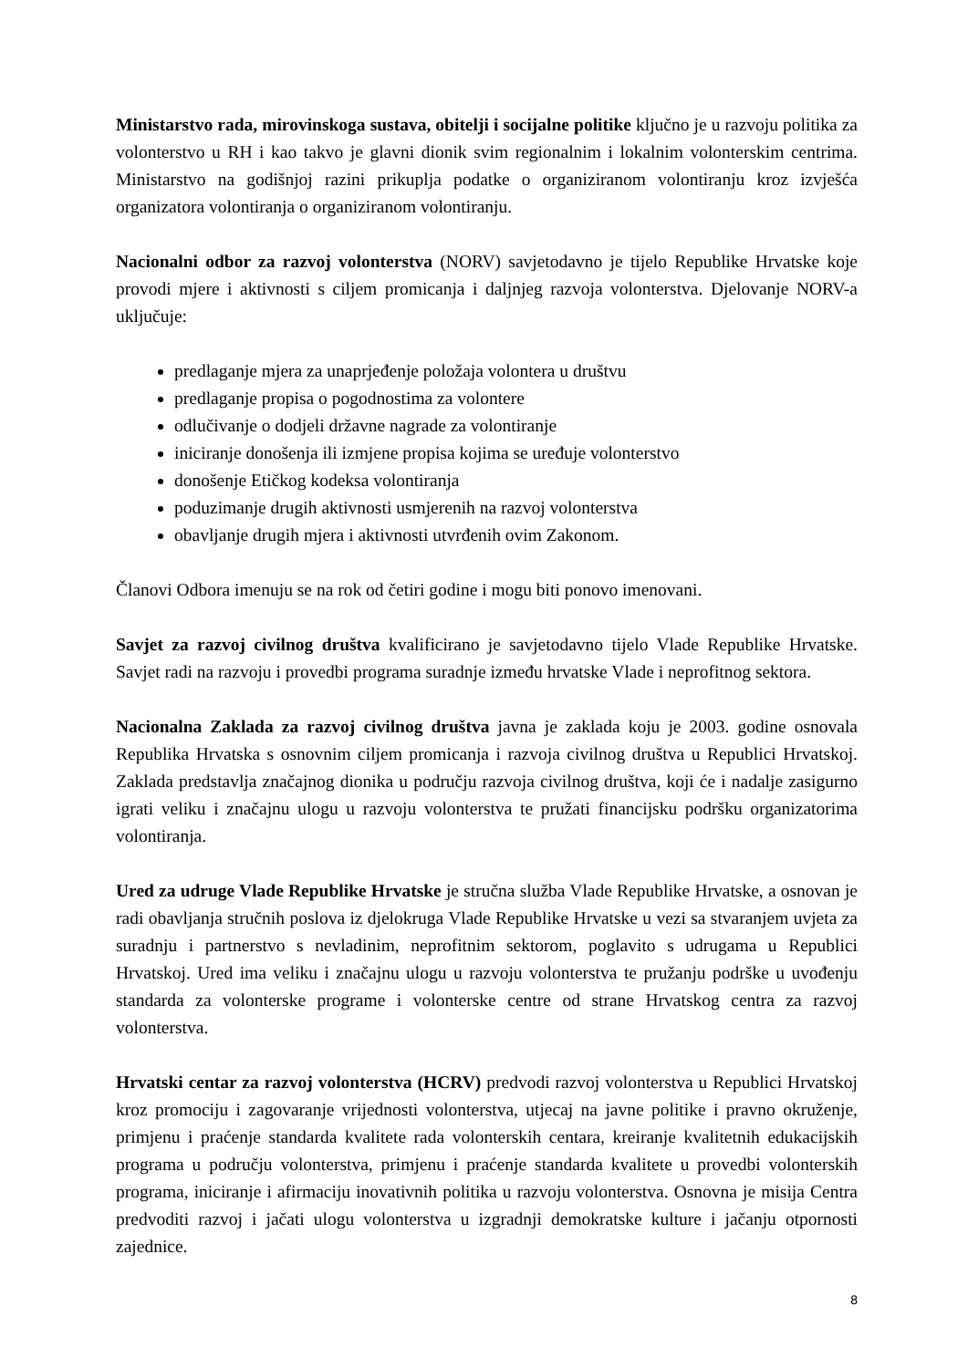Ministarstvo rada, mirovinskoga sustava, obitelji i socijalne politike ključno je u razvoju politika za volonterstvo u RH i kao takvo je glavni dionik svim regionalnim i lokalnim volonterskim centrima. Ministarstvo na godišnjoj razini prikuplja podatke o organiziranom volontiranju kroz izvješća organizatora volontiranja o organiziranom volontiranju.
Nacionalni odbor za razvoj volonterstva (NORV) savjetodavno je tijelo Republike Hrvatske koje provodi mjere i aktivnosti s ciljem promicanja i daljnjeg razvoja volonterstva. Djelovanje NORV-a uključuje:
predlaganje mjera za unaprjeđenje položaja volontera u društvu
predlaganje propisa o pogodnostima za volontere
odlučivanje o dodjeli državne nagrade za volontiranje
iniciranje donošenja ili izmjene propisa kojima se uređuje volonterstvo
donošenje Etičkog kodeksa volontiranja
poduzimanje drugih aktivnosti usmjerenih na razvoj volonterstva
obavljanje drugih mjera i aktivnosti utvrđenih ovim Zakonom.
Članovi Odbora imenuju se na rok od četiri godine i mogu biti ponovo imenovani.
Savjet za razvoj civilnog društva kvalificirano je savjetodavno tijelo Vlade Republike Hrvatske. Savjet radi na razvoju i provedbi programa suradnje između hrvatske Vlade i neprofitnog sektora.
Nacionalna Zaklada za razvoj civilnog društva javna je zaklada koju je 2003. godine osnovala Republika Hrvatska s osnovnim ciljem promicanja i razvoja civilnog društva u Republici Hrvatskoj. Zaklada predstavlja značajnog dionika u području razvoja civilnog društva, koji će i nadalje zasigurno igrati veliku i značajnu ulogu u razvoju volonterstva te pružati financijsku podršku organizatorima volontiranja.
Ured za udruge Vlade Republike Hrvatske je stručna služba Vlade Republike Hrvatske, a osnovan je radi obavljanja stručnih poslova iz djelokruga Vlade Republike Hrvatske u vezi sa stvaranjem uvjeta za suradnju i partnerstvo s nevladinim, neprofitnim sektorom, poglavito s udrugama u Republici Hrvatskoj. Ured ima veliku i značajnu ulogu u razvoju volonterstva te pružanju podrške u uvođenju standarda za volonterske programe i volonterske centre od strane Hrvatskog centra za razvoj volonterstva.
Hrvatski centar za razvoj volonterstva (HCRV) predvodi razvoj volonterstva u Republici Hrvatskoj kroz promociju i zagovaranje vrijednosti volonterstva, utjecaj na javne politike i pravno okruženje, primjenu i praćenje standarda kvalitete rada volonterskih centara, kreiranje kvalitetnih edukacijskih programa u području volonterstva, primjenu i praćenje standarda kvalitete u provedbi volonterskih programa, iniciranje i afirmaciju inovativnih politika u razvoju volonterstva. Osnovna je misija Centra predvoditi razvoj i jačati ulogu volonterstva u izgradnji demokratske kulture i jačanju otpornosti zajednice.
8